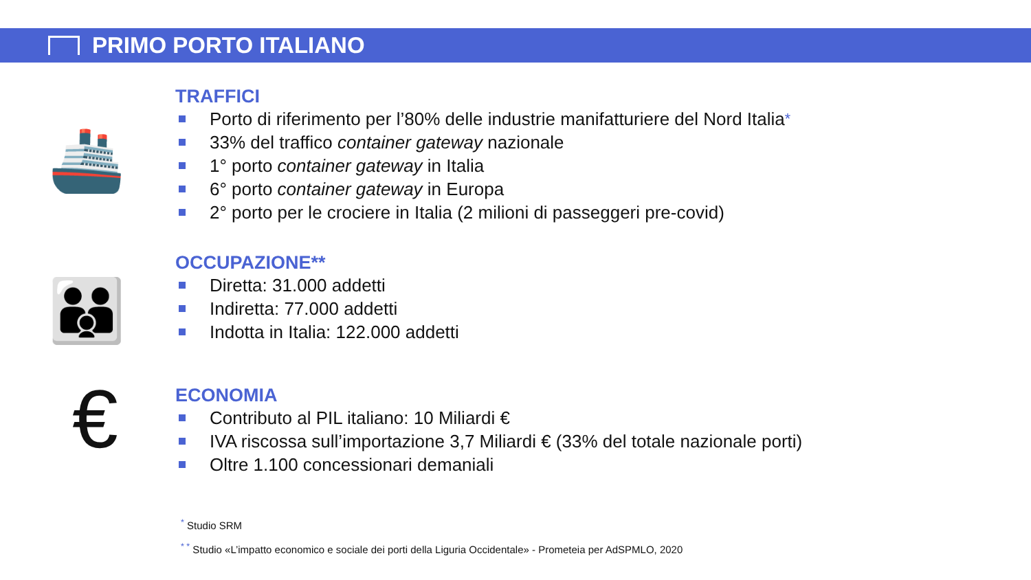PRIMO PORTO ITALIANO
🚢
TRAFFICI
Porto di riferimento per l’80% delle industrie manifatturiere del Nord Italia<sup>*</sup>
33% del traffico container gateway nazionale
1° porto container gateway in Italia
6° porto container gateway in Europa
2° porto per le crociere in Italia (2 milioni di passeggeri pre-covid)
👪
OCCUPAZIONE**
Diretta: 31.000 addetti
Indiretta: 77.000 addetti
Indotta in Italia: 122.000 addetti
€
ECONOMIA
Contributo al PIL italiano: 10 Miliardi €
IVA riscossa sull’importazione 3,7 Miliardi € (33% del totale nazionale porti)
Oltre 1.100 concessionari demaniali
<sup>*</sup> Studio SRM
<sup>* *</sup> Studio «L’impatto economico e sociale dei porti della Liguria Occidentale» - Prometeia per AdSPMLO, 2020